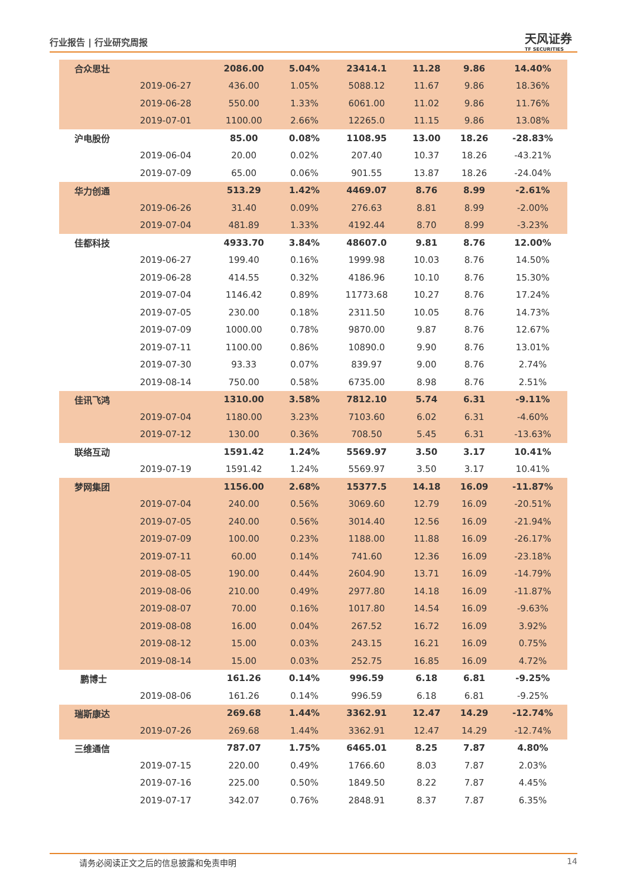行业报告 | 行业研究周报 天风证券
TF SECURITIES
| 合众思壮 | | 2086.00 | 5.04% | 23414.1 | 11.28 | 9.86 | 14.40% |
| | 2019-06-27 | 436.00 | 1.05% | 5088.12 | 11.67 | 9.86 | 18.36% |
| | 2019-06-28 | 550.00 | 1.33% | 6061.00 | 11.02 | 9.86 | 11.76% |
| | 2019-07-01 | 1100.00 | 2.66% | 12265.0 | 11.15 | 9.86 | 13.08% |
| 沪电股份 | | 85.00 | 0.08% | 1108.95 | 13.00 | 18.26 | -28.83% |
| | 2019-06-04 | 20.00 | 0.02% | 207.40 | 10.37 | 18.26 | -43.21% |
| | 2019-07-09 | 65.00 | 0.06% | 901.55 | 13.87 | 18.26 | -24.04% |
| 华力创通 | | 513.29 | 1.42% | 4469.07 | 8.76 | 8.99 | -2.61% |
| | 2019-06-26 | 31.40 | 0.09% | 276.63 | 8.81 | 8.99 | -2.00% |
| | 2019-07-04 | 481.89 | 1.33% | 4192.44 | 8.70 | 8.99 | -3.23% |
| 佳都科技 | | 4933.70 | 3.84% | 48607.0 | 9.81 | 8.76 | 12.00% |
| | 2019-06-27 | 199.40 | 0.16% | 1999.98 | 10.03 | 8.76 | 14.50% |
| | 2019-06-28 | 414.55 | 0.32% | 4186.96 | 10.10 | 8.76 | 15.30% |
| | 2019-07-04 | 1146.42 | 0.89% | 11773.68 | 10.27 | 8.76 | 17.24% |
| | 2019-07-05 | 230.00 | 0.18% | 2311.50 | 10.05 | 8.76 | 14.73% |
| | 2019-07-09 | 1000.00 | 0.78% | 9870.00 | 9.87 | 8.76 | 12.67% |
| | 2019-07-11 | 1100.00 | 0.86% | 10890.0 | 9.90 | 8.76 | 13.01% |
| | 2019-07-30 | 93.33 | 0.07% | 839.97 | 9.00 | 8.76 | 2.74% |
| | 2019-08-14 | 750.00 | 0.58% | 6735.00 | 8.98 | 8.76 | 2.51% |
| 佳讯飞鸿 | | 1310.00 | 3.58% | 7812.10 | 5.74 | 6.31 | -9.11% |
| | 2019-07-04 | 1180.00 | 3.23% | 7103.60 | 6.02 | 6.31 | -4.60% |
| | 2019-07-12 | 130.00 | 0.36% | 708.50 | 5.45 | 6.31 | -13.63% |
| 联络互动 | | 1591.42 | 1.24% | 5569.97 | 3.50 | 3.17 | 10.41% |
| | 2019-07-19 | 1591.42 | 1.24% | 5569.97 | 3.50 | 3.17 | 10.41% |
| 梦网集团 | | 1156.00 | 2.68% | 15377.5 | 14.18 | 16.09 | -11.87% |
| | 2019-07-04 | 240.00 | 0.56% | 3069.60 | 12.79 | 16.09 | -20.51% |
| | 2019-07-05 | 240.00 | 0.56% | 3014.40 | 12.56 | 16.09 | -21.94% |
| | 2019-07-09 | 100.00 | 0.23% | 1188.00 | 11.88 | 16.09 | -26.17% |
| | 2019-07-11 | 60.00 | 0.14% | 741.60 | 12.36 | 16.09 | -23.18% |
| | 2019-08-05 | 190.00 | 0.44% | 2604.90 | 13.71 | 16.09 | -14.79% |
| | 2019-08-06 | 210.00 | 0.49% | 2977.80 | 14.18 | 16.09 | -11.87% |
| | 2019-08-07 | 70.00 | 0.16% | 1017.80 | 14.54 | 16.09 | -9.63% |
| | 2019-08-08 | 16.00 | 0.04% | 267.52 | 16.72 | 16.09 | 3.92% |
| | 2019-08-12 | 15.00 | 0.03% | 243.15 | 16.21 | 16.09 | 0.75% |
| | 2019-08-14 | 15.00 | 0.03% | 252.75 | 16.85 | 16.09 | 4.72% |
| 鹏博士 | | 161.26 | 0.14% | 996.59 | 6.18 | 6.81 | -9.25% |
| | 2019-08-06 | 161.26 | 0.14% | 996.59 | 6.18 | 6.81 | -9.25% |
| 瑞斯康达 | | 269.68 | 1.44% | 3362.91 | 12.47 | 14.29 | -12.74% |
| | 2019-07-26 | 269.68 | 1.44% | 3362.91 | 12.47 | 14.29 | -12.74% |
| 三维通信 | | 787.07 | 1.75% | 6465.01 | 8.25 | 7.87 | 4.80% |
| | 2019-07-15 | 220.00 | 0.49% | 1766.60 | 8.03 | 7.87 | 2.03% |
| | 2019-07-16 | 225.00 | 0.50% | 1849.50 | 8.22 | 7.87 | 4.45% |
| | 2019-07-17 | 342.07 | 0.76% | 2848.91 | 8.37 | 7.87 | 6.35% |
请务必阅读正文之后的信息披露和免责申明 14